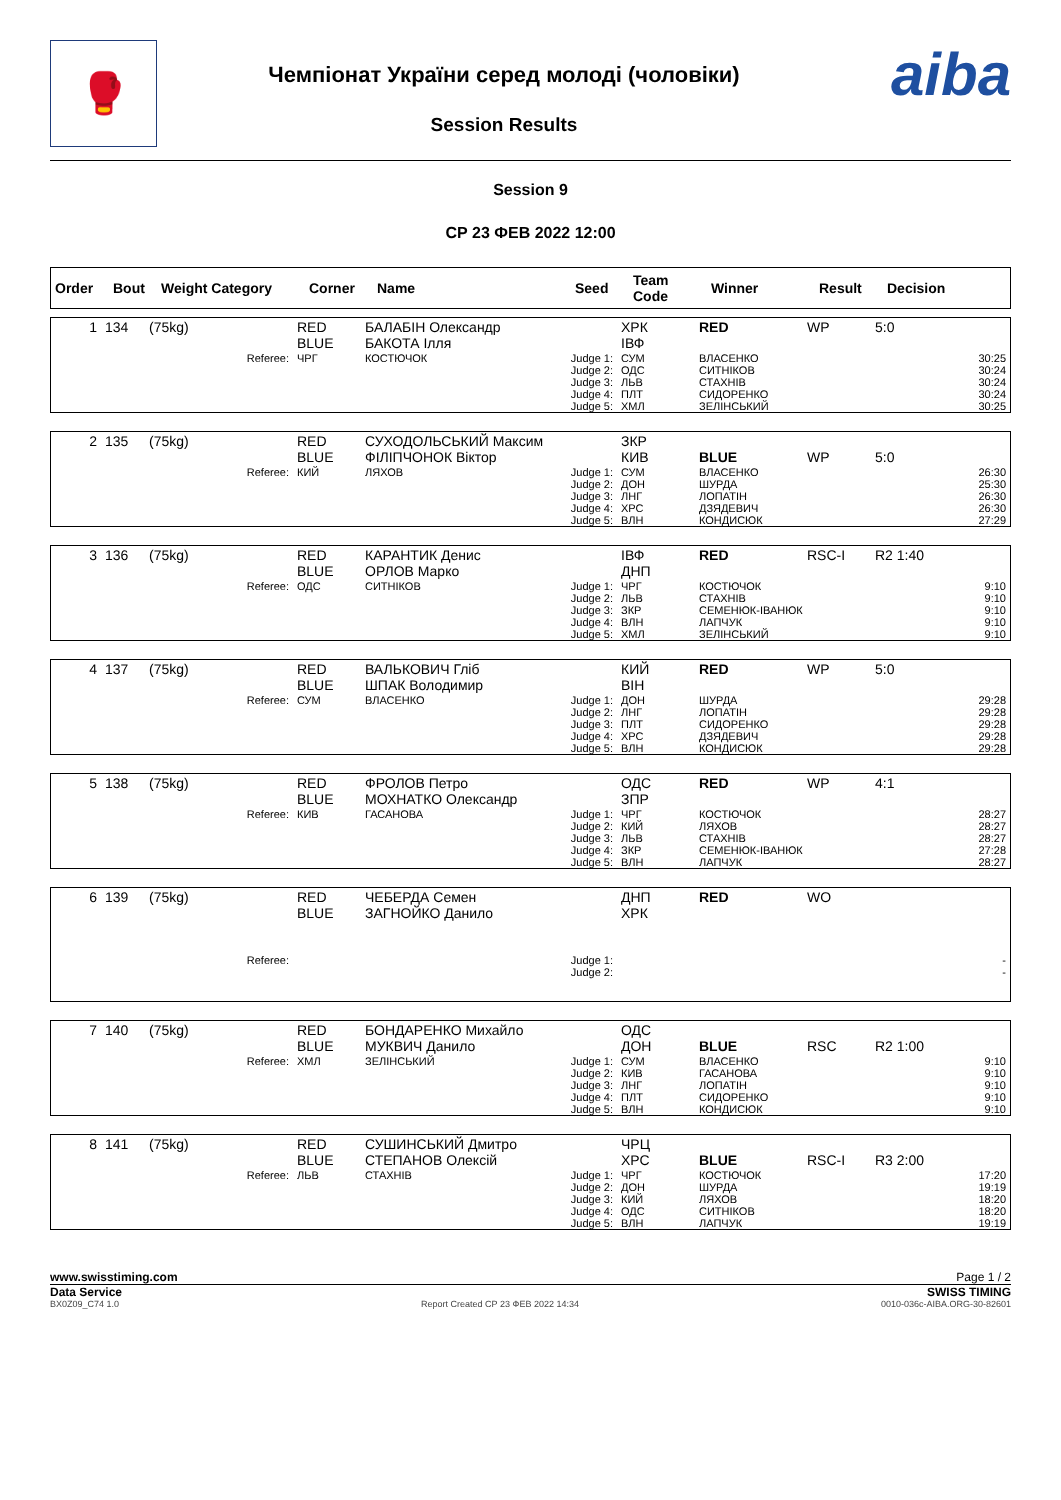🥊
Чемпіонат України серед молоді (чоловіки)
Session Results
aiba
Session 9
СР 23 ФЕВ 2022 12:00
| Order | Bout | Weight Category | Corner | Name | Seed | Team Code | Winner | Result | Decision |
| --- | --- | --- | --- | --- | --- | --- | --- | --- | --- |
| 1 | 134 | (75kg) | RED BLUE | БАЛАБІН Олександр БАКОТА Ілля | | ХРК ІВФ | RED | WP | 5:0 |
| | | Referee: | ЧРГ | КОСТЮЧОК | Judge 1: Judge 2: Judge 3: Judge 4: Judge 5: | СУМ ОДС ЛЬВ ПЛТ ХМЛ | ВЛАСЕНКО СИТНІКОВ СТАХНІВ СИДОРЕНКО ЗЕЛІНСЬКИЙ | | 30:25 30:24 30:24 30:24 30:25 |
| 2 | 135 | (75kg) | RED BLUE | СУХОДОЛЬСЬКИЙ Максим ФІЛІПЧОНОК Віктор | | ЗКР КИВ | BLUE | WP | 5:0 |
| | | Referee: | КИЙ | ЛЯХОВ | Judge 1: Judge 2: Judge 3: Judge 4: Judge 5: | СУМ ДОН ЛНГ ХРС ВЛН | ВЛАСЕНКО ШУРДА ЛОПАТІН ДЗЯДЕВИЧ КОНДИСЮК | | 26:30 25:30 26:30 26:30 27:29 |
| 3 | 136 | (75kg) | RED BLUE | КАРАНТИК Денис ОРЛОВ Марко | | ІВФ ДНП | RED | RSC-I | R2 1:40 |
| | | Referee: | ОДС | СИТНІКОВ | Judge 1: Judge 2: Judge 3: Judge 4: Judge 5: | ЧРГ ЛЬВ ЗКР ВЛН ХМЛ | КОСТЮЧОК СТАХНІВ СЕМЕНЮК-ІВАНЮК ЛАПЧУК ЗЕЛІНСЬКИЙ | | 9:10 9:10 9:10 9:10 9:10 |
| 4 | 137 | (75kg) | RED BLUE | ВАЛЬКОВИЧ Гліб ШПАК Володимир | | КИЙ ВІН | RED | WP | 5:0 |
| | | Referee: | СУМ | ВЛАСЕНКО | Judge 1: Judge 2: Judge 3: Judge 4: Judge 5: | ДОН ЛНГ ПЛТ ХРС ВЛН | ШУРДА ЛОПАТІН СИДОРЕНКО ДЗЯДЕВИЧ КОНДИСЮК | | 29:28 29:28 29:28 29:28 29:28 |
| 5 | 138 | (75kg) | RED BLUE | ФРОЛОВ Петро МОХНАТКО Олександр | | ОДС ЗПР | RED | WP | 4:1 |
| | | Referee: | КИВ | ГАСАНОВА | Judge 1: Judge 2: Judge 3: Judge 4: Judge 5: | ЧРГ КИЙ ЛЬВ ЗКР ВЛН | КОСТЮЧОК ЛЯХОВ СТАХНІВ СЕМЕНЮК-ІВАНЮК ЛАПЧУК | | 28:27 28:27 28:27 27:28 28:27 |
| 6 | 139 | (75kg) | RED BLUE | ЧЕБЕРДА Семен ЗАГНОЙКО Данило | | ДНП ХРК | RED | WO | |
| | | Referee: | | | Judge 1: Judge 2: | | | | - - |
| 7 | 140 | (75kg) | RED BLUE | БОНДАРЕНКО Михайло МУКВИЧ Данило | | ОДС ДОН | BLUE | RSC | R2 1:00 |
| | | Referee: | ХМЛ | ЗЕЛІНСЬКИЙ | Judge 1: Judge 2: Judge 3: Judge 4: Judge 5: | СУМ КИВ ЛНГ ПЛТ ВЛН | ВЛАСЕНКО ГАСАНОВА ЛОПАТІН СИДОРЕНКО КОНДИСЮК | | 9:10 9:10 9:10 9:10 9:10 |
| 8 | 141 | (75kg) | RED BLUE | СУШИНСЬКИЙ Дмитро СТЕПАНОВ Олексій | | ЧРЦ ХРС | BLUE | RSC-I | R3 2:00 |
| | | Referee: | ЛЬВ | СТАХНІВ | Judge 1: Judge 2: Judge 3: Judge 4: Judge 5: | ЧРГ ДОН КИЙ ОДС ВЛН | КОСТЮЧОК ШУРДА ЛЯХОВ СИТНІКОВ ЛАПЧУК | | 17:20 19:19 18:20 18:20 19:19 |
www.swisstiming.com Page 1 / 2
Data Service SWISS TIMING
BX0Z09_C74 1.0 Report Created СР 23 ФЕВ 2022 14:34 0010-036c-AIBA.ORG-30-82601